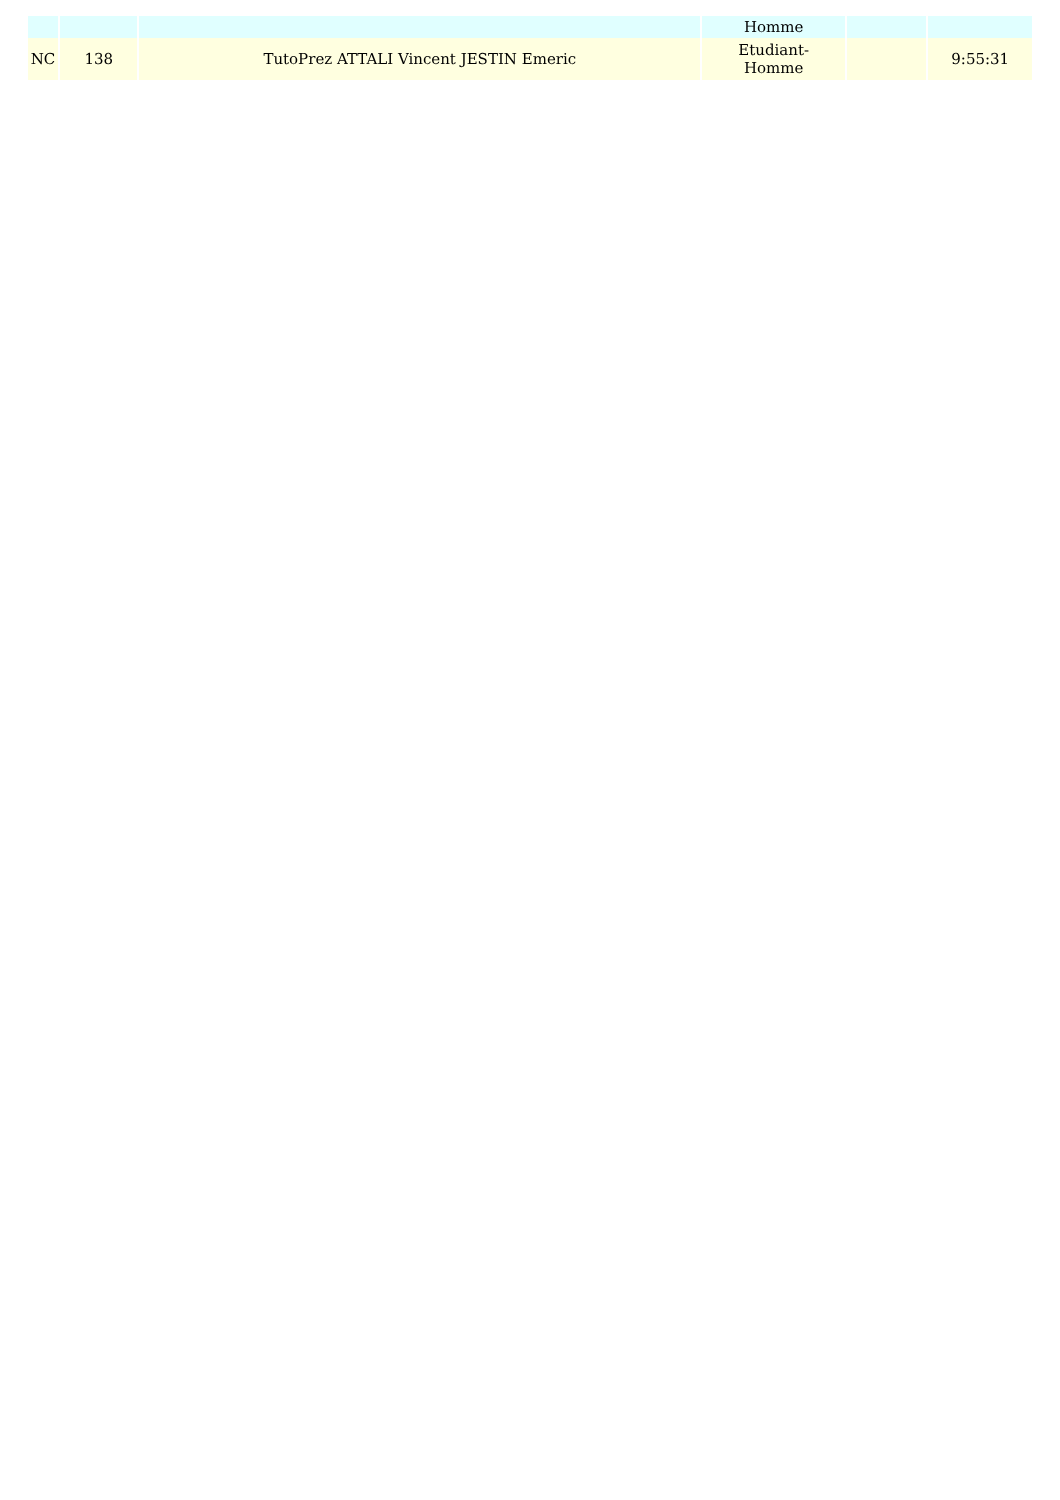| | | | Homme | | |
| NC | 138 | TutoPrez ATTALI Vincent JESTIN Emeric | Etudiant- Homme | | 9:55:31 |